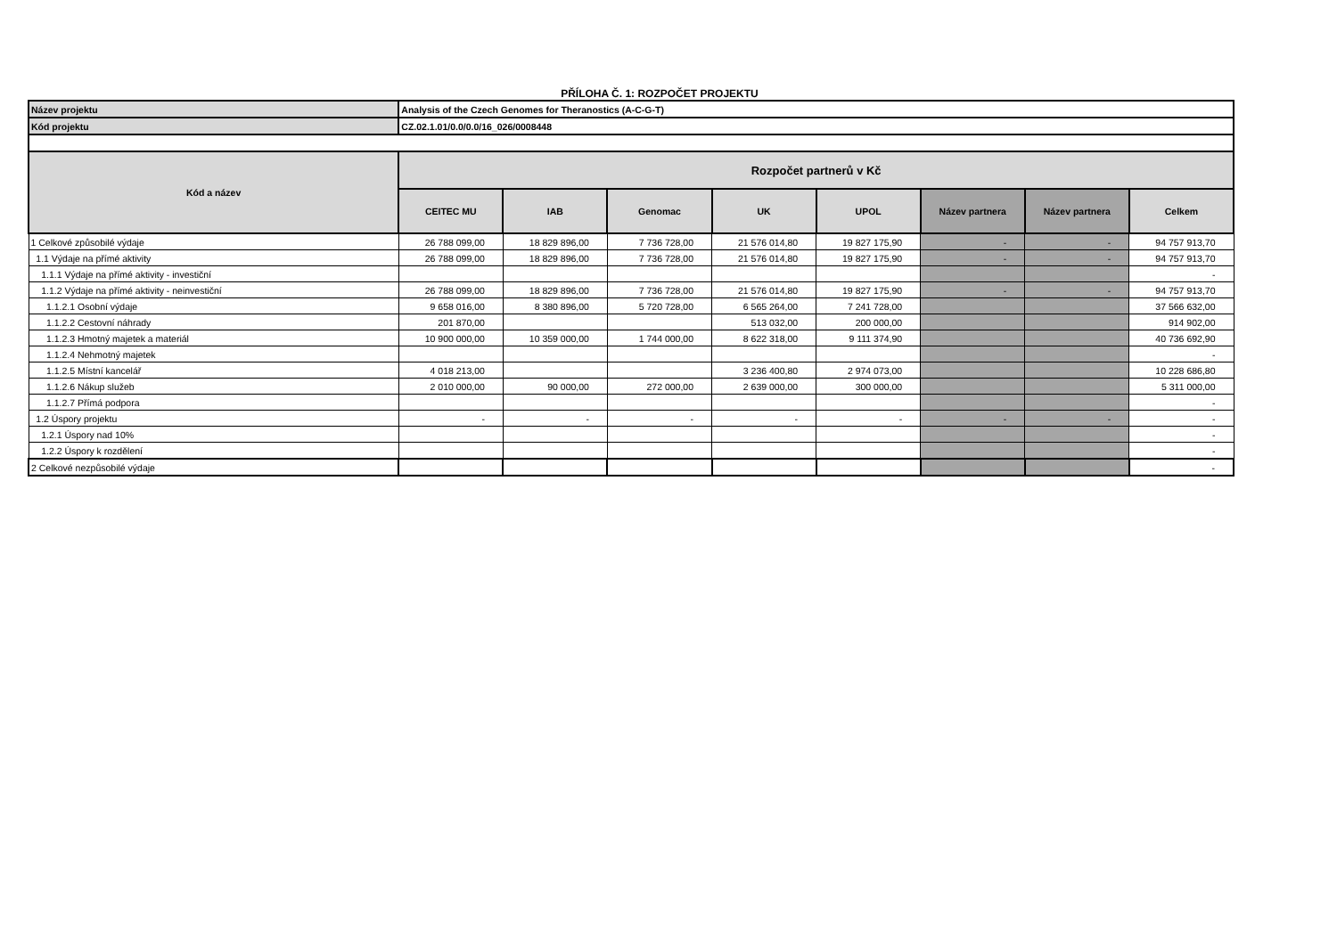PŘÍLOHA Č. 1: ROZPOČET PROJEKTU
| Název projektu | Analysis of the Czech Genomes for Theranostics (A-C-G-T) | | | | | | | |
| Kód projektu | CZ.02.1.01/0.0/0.0/16_026/0008448 | | | | | | | |
| Kód a název | Rozpočet partnerů v Kč | | | | | | | |
| | CEITEC MU | IAB | Genomac | UK | UPOL | Název partnera | Název partnera | Celkem |
| 1 Celkové způsobilé výdaje | 26 788 099,00 | 18 829 896,00 | 7 736 728,00 | 21 576 014,80 | 19 827 175,90 | - | - | 94 757 913,70 |
| 1.1 Výdaje na přímé aktivity | 26 788 099,00 | 18 829 896,00 | 7 736 728,00 | 21 576 014,80 | 19 827 175,90 | - | - | 94 757 913,70 |
| 1.1.1 Výdaje na přímé aktivity - investiční | | | | | | | | - |
| 1.1.2 Výdaje na přímé aktivity - neinvestiční | 26 788 099,00 | 18 829 896,00 | 7 736 728,00 | 21 576 014,80 | 19 827 175,90 | - | - | 94 757 913,70 |
| 1.1.2.1 Osobní výdaje | 9 658 016,00 | 8 380 896,00 | 5 720 728,00 | 6 565 264,00 | 7 241 728,00 | | | 37 566 632,00 |
| 1.1.2.2 Cestovní náhrady | 201 870,00 | | | 513 032,00 | 200 000,00 | | | 914 902,00 |
| 1.1.2.3 Hmotný majetek a materiál | 10 900 000,00 | 10 359 000,00 | 1 744 000,00 | 8 622 318,00 | 9 111 374,90 | | | 40 736 692,90 |
| 1.1.2.4 Nehmotný majetek | | | | | | | | - |
| 1.1.2.5 Místní kancelář | 4 018 213,00 | | | 3 236 400,80 | 2 974 073,00 | | | 10 228 686,80 |
| 1.1.2.6 Nákup služeb | 2 010 000,00 | 90 000,00 | 272 000,00 | 2 639 000,00 | 300 000,00 | | | 5 311 000,00 |
| 1.1.2.7 Přímá podpora | | | | | | | | - |
| 1.2 Úspory projektu | - | - | - | - | - | - | - | - |
| 1.2.1 Úspory nad 10% | | | | | | | | - |
| 1.2.2 Úspory k rozdělení | | | | | | | | - |
| 2 Celkové nezpůsobilé výdaje | | | | | | | | - |